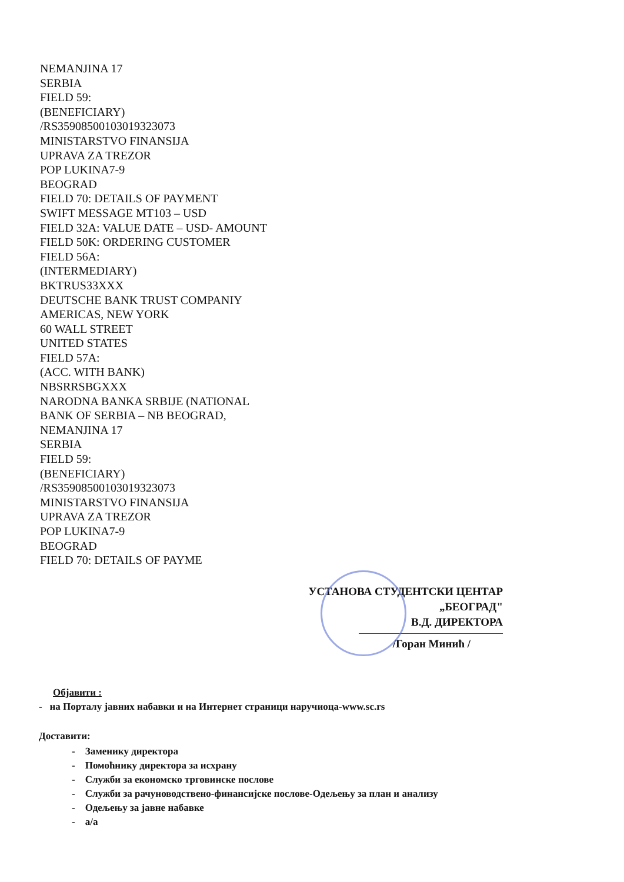NEMANJINA 17
SERBIA
FIELD 59:
(BENEFICIARY)
/RS35908500103019323073
MINISTARSTVO FINANSIJA
UPRAVA ZA TREZOR
POP LUKINA7-9
BEOGRAD
FIELD 70: DETAILS OF PAYMENT
SWIFT MESSAGE MT103 – USD
FIELD 32A: VALUE DATE – USD- AMOUNT
FIELD 50K: ORDERING CUSTOMER
FIELD 56A:
(INTERMEDIARY)
BKTRUS33XXX
DEUTSCHE BANK TRUST COMPANIY
AMERICAS, NEW YORK
60 WALL STREET
UNITED STATES
FIELD 57A:
(ACC. WITH BANK)
NBSRRSBGXXX
NARODNA BANKA SRBIJE (NATIONAL
BANK OF SERBIA – NB BEOGRAD,
NEMANJINA 17
SERBIA
FIELD 59:
(BENEFICIARY)
/RS35908500103019323073
MINISTARSTVO FINANSIJA
UPRAVA ZA TREZOR
POP LUKINA7-9
BEOGRAD
FIELD 70: DETAILS OF PAYME
УСТАНОВА СТУДЕНТСКИ ЦЕНТАР
„БЕОГРАД"
В.Д. ДИРЕКТОРА
/Горан Минић /
Објавити :
- на Порталу јавних набавки и на Интернет страници наручиоца-www.sc.rs
Доставити:
- Заменику директора
- Помоћнику директора за исхрану
- Служби за економско трговинске послове
- Служби за рачуноводствено-финансијске послове-Одељењу за план и анализу
- Одељењу за јавне набавке
- а/а